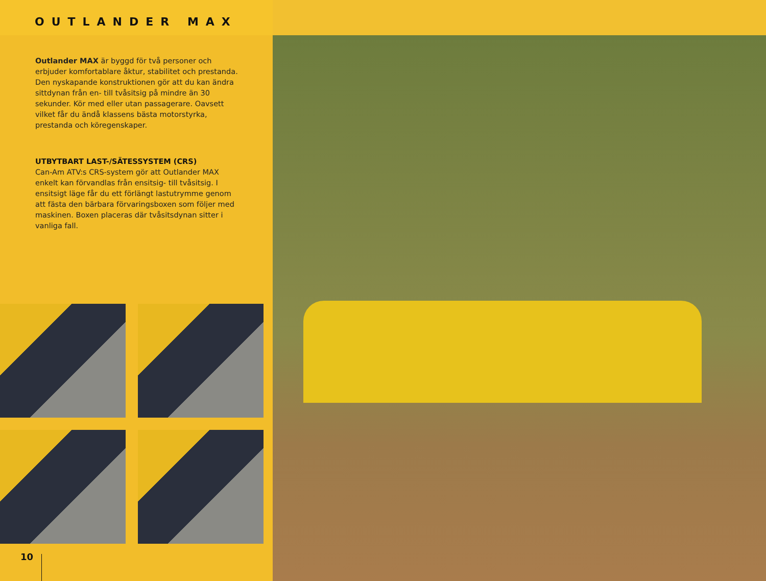OUTLANDER MAX
Outlander MAX är byggd för två personer och erbjuder komfortablare åktur, stabilitet och prestanda. Den nyskapande konstruktionen gör att du kan ändra sittdynan från en- till tvåsitsig på mindre än 30 sekunder. Kör med eller utan passagerare. Oavsett vilket får du ändå klassens bästa motorstyrka, prestanda och köregenskaper.
UTBYTBART LAST-/SÄTESSYSTEM (CRS)
Can-Am ATV:s CRS-system gör att Outlander MAX enkelt kan förvandlas från ensitsig- till tvåsitsig. I ensitsigt läge får du ett förlängt lastutrymme genom att fästa den bärbara förvaringsboxen som följer med maskinen. Boxen placeras där tvåsitsdynan sitter i vanliga fall.
10